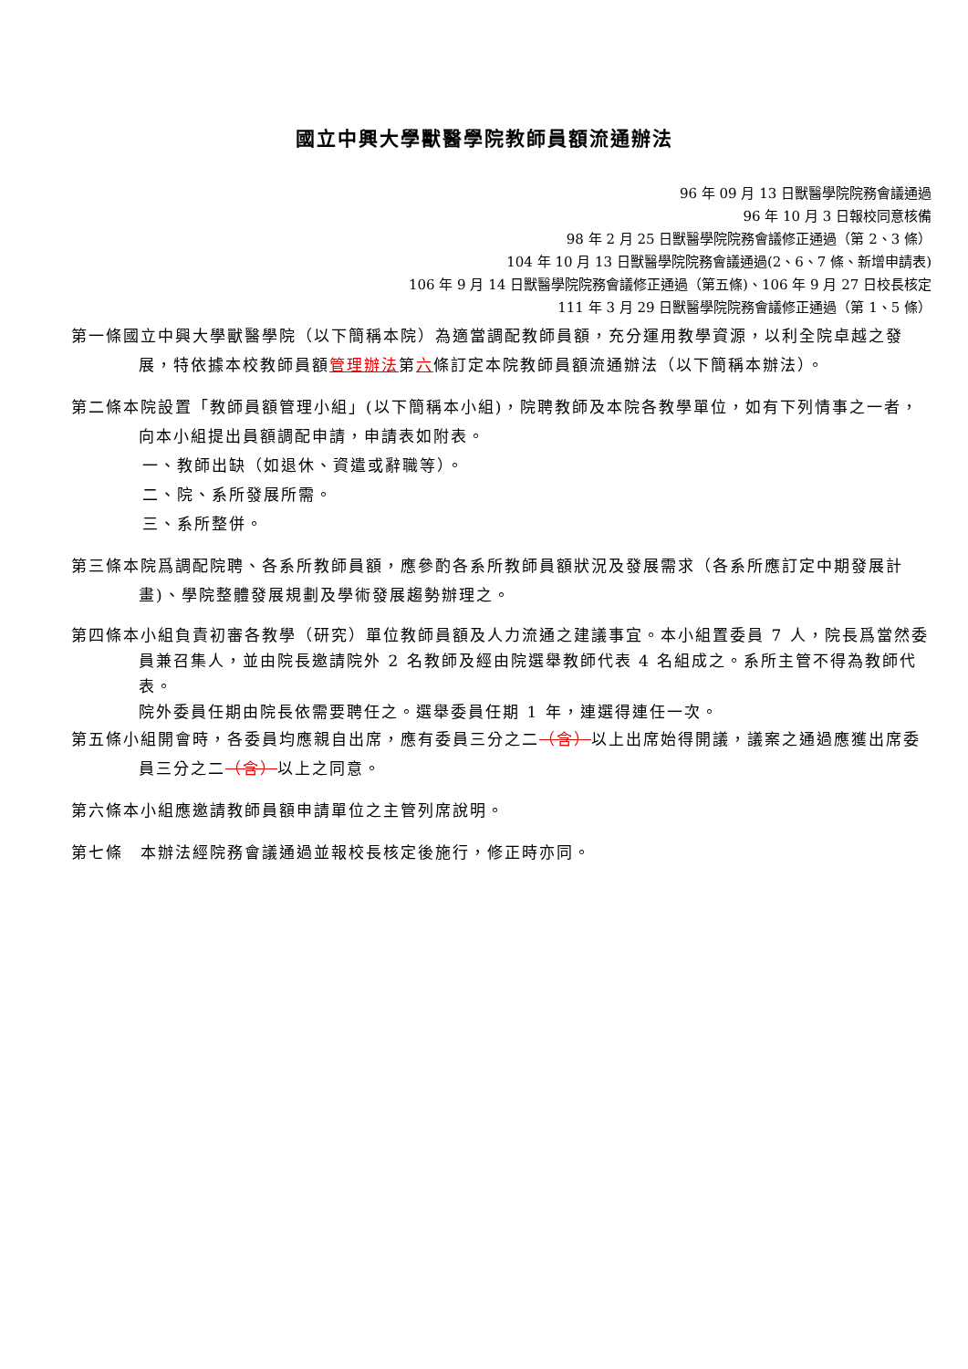國立中興大學獸醫學院教師員額流通辦法
96 年 09 月 13 日獸醫學院院務會議通過
96 年 10 月 3 日報校同意核備
98 年 2 月 25 日獸醫學院院務會議修正通過（第 2、3 條）
104 年 10 月 13 日獸醫學院院務會議通過(2、6、7 條、新增申請表)
106 年 9 月 14 日獸醫學院院務會議修正通過（第五條)、106 年 9 月 27 日校長核定
111 年 3 月 29 日獸醫學院院務會議修正通過（第 1、5 條）
第一條國立中興大學獸醫學院（以下簡稱本院）為適當調配教師員額，充分運用教學資源，以利全院卓越之發展，特依據本校教師員額管理辦法第六條訂定本院教師員額流通辦法（以下簡稱本辦法）。
第二條本院設置「教師員額管理小組」(以下簡稱本小組)，院聘教師及本院各教學單位，如有下列情事之一者，向本小組提出員額調配申請，申請表如附表。
一、教師出缺（如退休、資遣或辭職等）。
二、院、系所發展所需。
三、系所整併。
第三條本院爲調配院聘、各系所教師員額，應參酌各系所教師員額狀況及發展需求（各系所應訂定中期發展計畫)、學院整體發展規劃及學術發展趨勢辦理之。
第四條本小組負責初審各教學（研究）單位教師員額及人力流通之建議事宜。本小組置委員 7 人，院長爲當然委員兼召集人，並由院長邀請院外 2 名教師及經由院選舉教師代表 4 名組成之。系所主管不得為教師代表。
院外委員任期由院長依需要聘任之。選舉委員任期 1 年，連選得連任一次。
第五條小組開會時，各委員均應親自出席，應有委員三分之二（含）以上出席始得開議，議案之通過應獲出席委員三分之二（含）以上之同意。
第六條本小組應邀請教師員額申請單位之主管列席說明。
第七條　本辦法經院務會議通過並報校長核定後施行，修正時亦同。